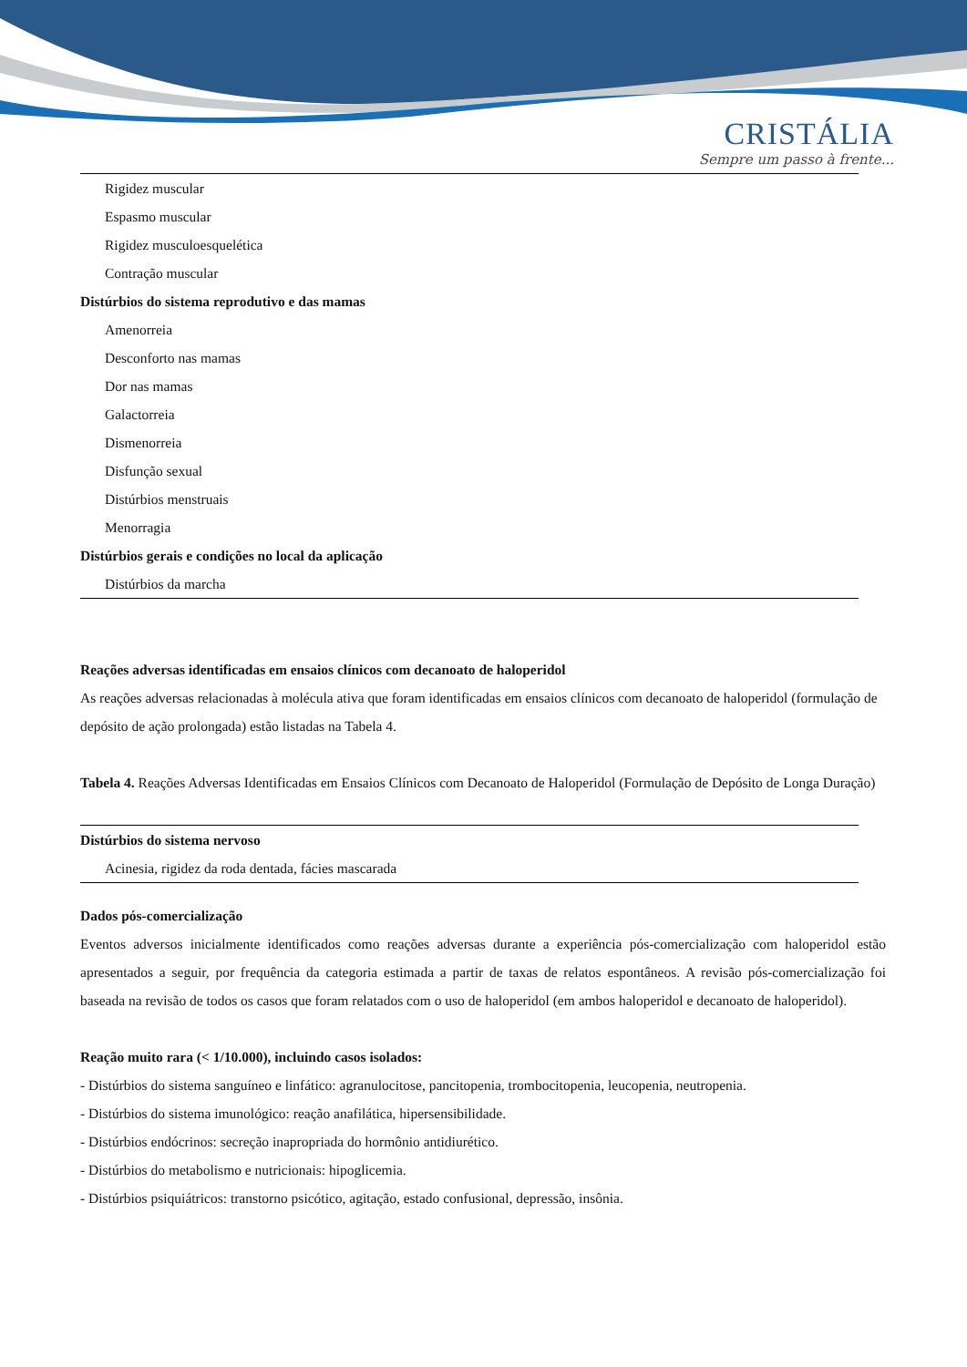CRISTÁLIA
Sempre um passo à frente...
| Rigidez muscular |
| Espasmo muscular |
| Rigidez musculoesquelética |
| Contração muscular |
| Distúrbios do sistema reprodutivo e das mamas |
| Amenorreia |
| Desconforto nas mamas |
| Dor nas mamas |
| Galactorreia |
| Dismenorreia |
| Disfunção sexual |
| Distúrbios menstruais |
| Menorragia |
| Distúrbios gerais e condições no local da aplicação |
| Distúrbios da marcha |
Reações adversas identificadas em ensaios clínicos com decanoato de haloperidol
As reações adversas relacionadas à molécula ativa que foram identificadas em ensaios clínicos com decanoato de haloperidol (formulação de depósito de ação prolongada) estão listadas na Tabela 4.
Tabela 4. Reações Adversas Identificadas em Ensaios Clínicos com Decanoato de Haloperidol (Formulação de Depósito de Longa Duração)
| Distúrbios do sistema nervoso |
| Acinesia, rigidez da roda dentada, fácies mascarada |
Dados pós-comercialização
Eventos adversos inicialmente identificados como reações adversas durante a experiência pós-comercialização com haloperidol estão apresentados a seguir, por frequência da categoria estimada a partir de taxas de relatos espontâneos. A revisão pós-comercialização foi baseada na revisão de todos os casos que foram relatados com o uso de haloperidol (em ambos haloperidol e decanoato de haloperidol).
Reação muito rara (< 1/10.000), incluindo casos isolados:
- Distúrbios do sistema sanguíneo e linfático: agranulocitose, pancitopenia, trombocitopenia, leucopenia, neutropenia.
- Distúrbios do sistema imunológico: reação anafilática, hipersensibilidade.
- Distúrbios endócrinos: secreção inapropriada do hormônio antidiurético.
- Distúrbios do metabolismo e nutricionais: hipoglicemia.
- Distúrbios psiquiátricos: transtorno psicótico, agitação, estado confusional, depressão, insônia.